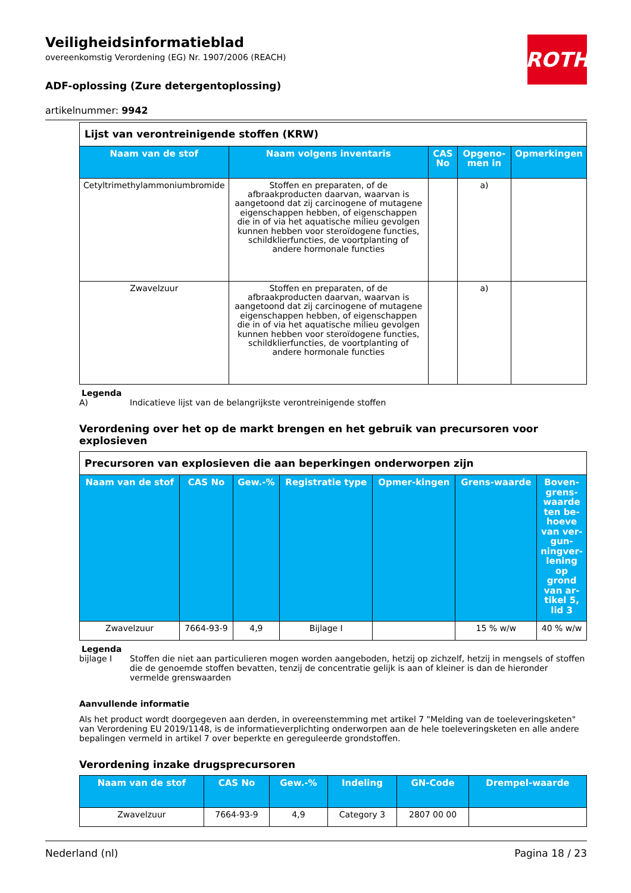Veiligheidsinformatieblad
overeenkomstig Verordening (EG) Nr. 1907/2006 (REACH)
ADF-oplossing (Zure detergentoplossing)
artikelnummer: 9942
ROTH
| Lijst van verontreinigende stoffen (KRW) | | | | |
| --- | --- | --- | --- | --- |
| Naam van de stof | Naam volgens inventaris | CAS No | Opgeno-men in | Opmerkingen |
| Cetyltrimethylammoniumbromide | Stoffen en preparaten, of de afbraakproducten daarvan, waarvan is aangetoond dat zij carcinogene of mutagene eigenschappen hebben, of eigenschappen die in of via het aquatische milieu gevolgen kunnen hebben voor steroïdogene functies, schildklierfuncties, de voortplanting of andere hormonale functies | | a) | |
| Zwavelzuur | Stoffen en preparaten, of de afbraakproducten daarvan, waarvan is aangetoond dat zij carcinogene of mutagene eigenschappen hebben, of eigenschappen die in of via het aquatische milieu gevolgen kunnen hebben voor steroïdogene functies, schildklierfuncties, de voortplanting of andere hormonale functies | | a) | |
Legenda
A) Indicatieve lijst van de belangrijkste verontreinigende stoffen
Verordening over het op de markt brengen en het gebruik van precursoren voor explosieven
| Precursoren van explosieven die aan beperkingen onderworpen zijn | | | | | | |
| --- | --- | --- | --- | --- | --- | --- |
| Naam van de stof | CAS No | Gew.-% | Registratie type | Opmer-kingen | Grens-waarde | Boven-grens-waarde ten be-hoeve van ver-gun-ningver-lening op grond van ar-tikel 5, lid 3 |
| Zwavelzuur | 7664-93-9 | 4,9 | Bijlage I | | 15 % w/w | 40 % w/w |
Legenda
bijlage I Stoffen die niet aan particulieren mogen worden aangeboden, hetzij op zichzelf, hetzij in mengsels of stoffen die de genoemde stoffen bevatten, tenzij de concentratie gelijk is aan of kleiner is dan de hieronder vermelde grenswaarden
Aanvullende informatie
Als het product wordt doorgegeven aan derden, in overeenstemming met artikel 7 "Melding van de toeleveringsketen" van Verordening EU 2019/1148, is de informatieverplichting onderworpen aan de hele toeleveringsketen en alle andere bepalingen vermeld in artikel 7 over beperkte en gereguleerde grondstoffen.
Verordening inzake drugsprecursoren
| Naam van de stof | CAS No | Gew.-% | Indeling | GN-Code | Drempel-waarde |
| --- | --- | --- | --- | --- | --- |
| Zwavelzuur | 7664-93-9 | 4,9 | Category 3 | 2807 00 00 | |
Nederland (nl) Pagina 18 / 23